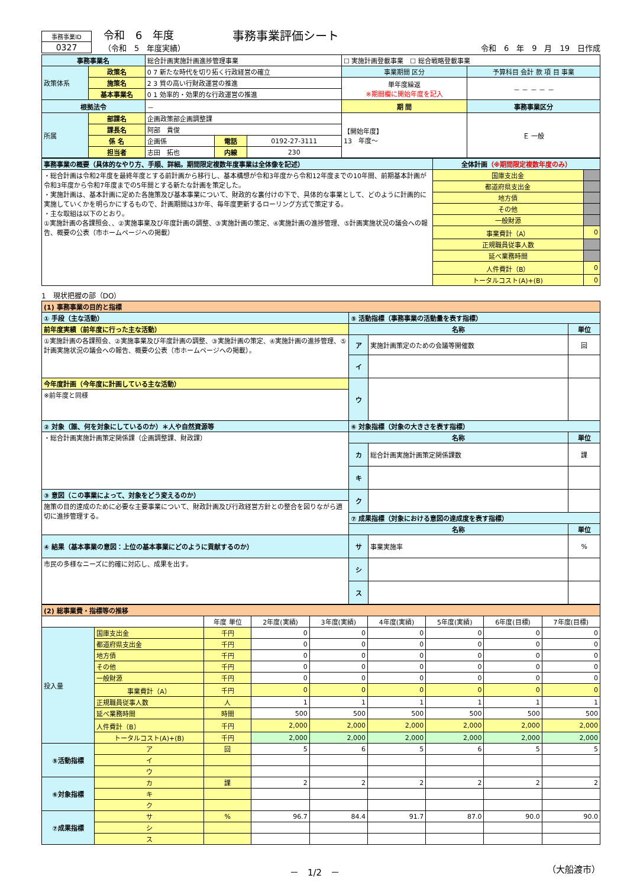| 事務事業ID |
| 0327 |
令和　6　年度
（令和　5　年度実績）
事務事業評価シート
令和　6　年　9　月　19　日作成
| 事務事業名 | | 総合計画実施計画進捗管理事業 | | | ☐ 実施計画登載事業 ☐ 総合戦略登載事業 | |
| 政策体系 | 政策名 | 0 7 新たな時代を切り拓く行政経営の確立 | | | 事業期間 区分 | 予算科目 会計 款 項 目 事業 |
| | 施策名 | 2 3 質の高い行財政運営の推進 | | | 単年度繰返 ※期間欄に開始年度を記入 | － － － － － |
| | 基本事業名 | 0 1 効率的・効果的な行政運営の推進 | | | | |
| 根拠法令 | | － | | | 期 間 | 事務事業区分 |
| 所属 | 部課名 | 企画政策部企画調整課 | | | 【開始年度】 13 年度～ | Ｅ 一般 |
| | 課長名 | 阿部 貴俊 | | | | |
| | 係 名 | 企画係 | 電話 | 0192-27-3111 | | |
| | 担当者 | 志田 拓也 | 内線 | 230 | | |
| 事務事業の概要（具体的なやり方、手順、詳細。期間限定複数年度事業は全体像を記述） | 全体計画 （※期間限定複数年度のみ） | |
| ・総合計画は令和2年度を最終年度とする前計画から移行し、基本構想が令和3年度から令和12年度までの10年間、前期基本計画が令和3年度から令和7年度までの5年間とする新たな計画を策定した。 ・実施計画は、基本計画に定めた各施策及び基本事業について、財政的な裏付けの下で、具体的な事業として、どのように計画的に実施していくかを明らかにするもので、計画期間は3か年、毎年度更新するローリング方式で策定する。 ・主な取組は以下のとおり。 ①実施計画の各課照会、、②実施事業及び年度計画の調整、③実施計画の策定、④実施計画の進捗管理、⑤計画実施状況の議会への報告、概要の公表（市ホームページへの掲載） | 国庫支出金 | |
| | 都道府県支出金 | |
| | 地方債 | |
| | その他 | |
| | 一般財源 | |
| | 事業費計（A） | 0 |
| | 正規職員従事人数 | |
| | 延べ業務時間 | |
| | 人件費計（B） | 0 |
| | トータルコスト(A)+(B) | 0 |
1　現状把握の部（DO）
| (1) 事務事業の目的と指標 | | | |
| ① 手段（主な活動） | ⑤ 活動指標（事務事業の活動量を表す指標） | | |
| 前年度実績（前年度に行った主な活動） | 名称 | | 単位 |
| ①実施計画の各課照会、②実施事業及び年度計画の調整、③実施計画の策定、④実施計画の進捗管理、⑤計画実施状況の議会への報告、概要の公表（市ホームページへの掲載）。 | ア | 実施計画策定のための会議等開催数 | 回 |
| | イ | | |
| 今年度計画（今年度に計画している主な活動） | ウ | | |
| ※前年度と同様 | | | |
| ② 対象（誰、何を対象にしているのか）＊人や自然資源等 | ⑥ 対象指標（対象の大きさを表す指標） | | |
| ・総合計画実施計画策定関係課（企画調整課、財政課） | 名称 | | 単位 |
| | カ | 総合計画実施計画策定関係課数 | 課 |
| | キ | | |
| ③ 意図（この事業によって、対象をどう変えるのか） | ク | | |
| 施策の目的達成のために必要な主要事業について、財政計画及び行政経営方針との整合を図りながら適切に進捗管理する。 | | | |
| | ⑦ 成果指標（対象における意図の達成度を表す指標） | | |
| | 名称 | | 単位 |
| ④ 結果（基本事業の意図：上位の基本事業にどのように貢献するのか） | サ | 事業実施率 | % |
| 市民の多様なニーズに的確に対応し、成果を出す。 | シ | | |
| | ス | | |
| (2) 総事業費・指標等の推移 | | | | | | | | |
| | | 年度 単位 | 2年度(実績) | 3年度(実績) | 4年度(実績) | 5年度(実績) | 6年度(目標) | 7年度(目標) |
| 投入量 | 国庫支出金 | 千円 | 0 | 0 | 0 | 0 | 0 | 0 |
| | 都道府県支出金 | 千円 | 0 | 0 | 0 | 0 | 0 | 0 |
| | 地方債 | 千円 | 0 | 0 | 0 | 0 | 0 | 0 |
| | その他 | 千円 | 0 | 0 | 0 | 0 | 0 | 0 |
| | 一般財源 | 千円 | 0 | 0 | 0 | 0 | 0 | 0 |
| | 事業費計（A） | 千円 | 0 | 0 | 0 | 0 | 0 | 0 |
| | 正規職員従事人数 | 人 | 1 | 1 | 1 | 1 | 1 | 1 |
| | 延べ業務時間 | 時間 | 500 | 500 | 500 | 500 | 500 | 500 |
| | 人件費計（B） | 千円 | 2,000 | 2,000 | 2,000 | 2,000 | 2,000 | 2,000 |
| | トータルコスト(A)+(B) | 千円 | 2,000 | 2,000 | 2,000 | 2,000 | 2,000 | 2,000 |
| ⑤活動指標 | ア | 回 | 5 | 6 | 5 | 6 | 5 | 5 |
| | イ | | | | | | | |
| | ウ | | | | | | | |
| ⑥対象指標 | カ | 課 | 2 | 2 | 2 | 2 | 2 | 2 |
| | キ | | | | | | | |
| | ク | | | | | | | |
| ⑦成果指標 | サ | % | 96.7 | 84.4 | 91.7 | 87.0 | 90.0 | 90.0 |
| | シ | | | | | | | |
| | ス | | | | | | | |
－　1/2　－ （大船渡市）